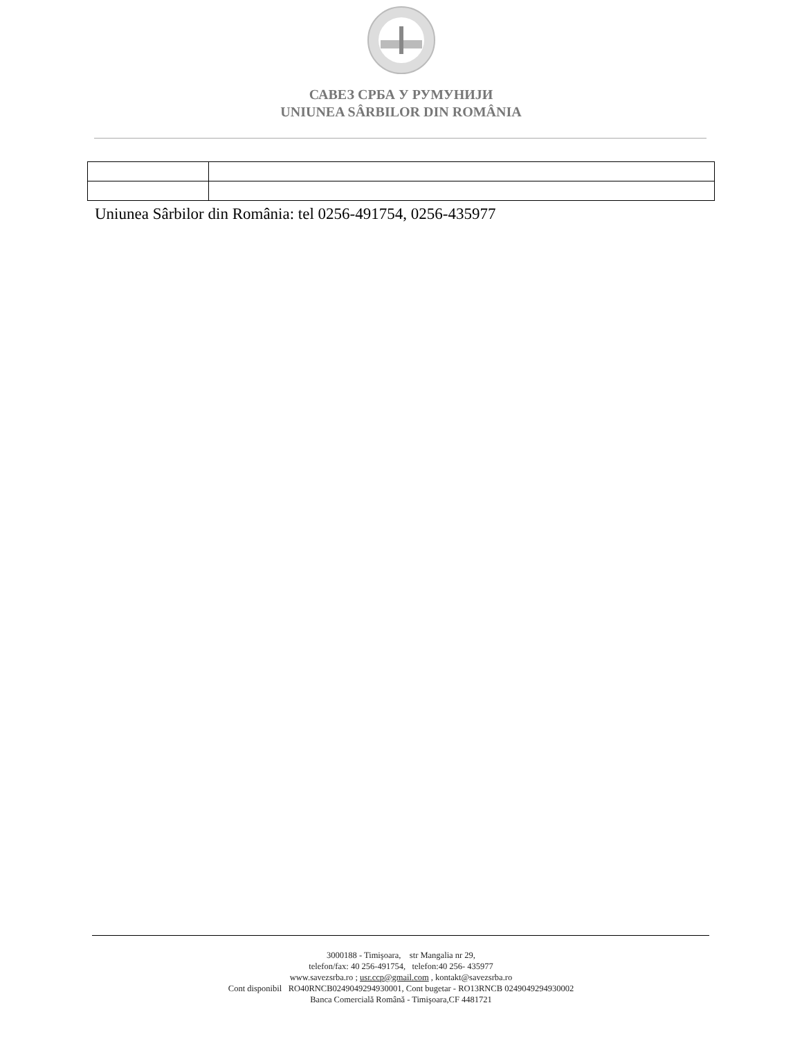САВЕЗ СРБА У РУМУНИЈИ
UNIUNEA SÂRBILOR DIN ROMÂNIA
Uniunea Sârbilor din România: tel 0256-491754, 0256-435977
3000188 - Timişoara, str Mangalia nr 29,
telefon/fax: 40 256-491754, telefon:40 256- 435977
www.savezsrba.ro ; usr.ccp@gmail.com , kontakt@savezsrba.ro
Cont disponibil RO40RNCB0249049294930001, Cont bugetar - RO13RNCB 0249049294930002
Banca Comercială Română - Timişoara,CF 4481721